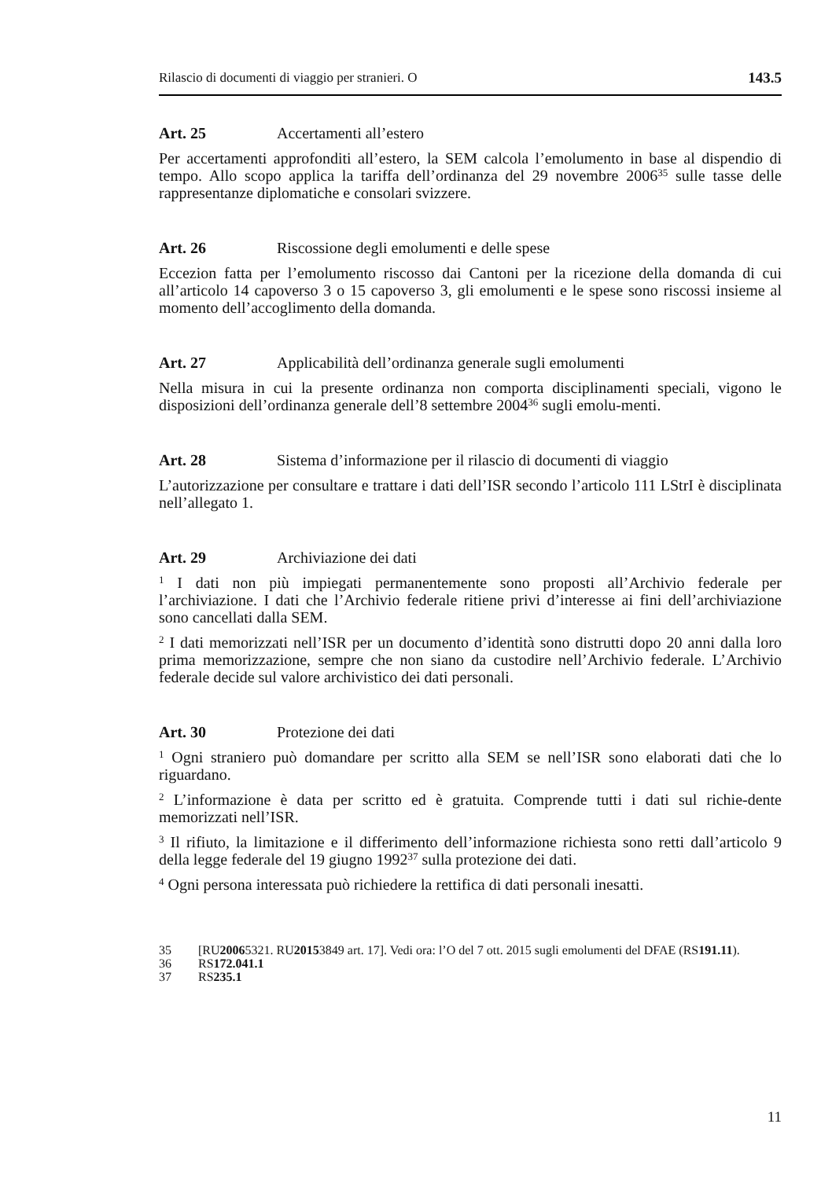Rilascio di documenti di viaggio per stranieri. O 143.5
Art. 25 Accertamenti all’estero
Per accertamenti approfonditi all’estero, la SEM calcola l’emolumento in base al dispendio di tempo. Allo scopo applica la tariffa dell’ordinanza del 29 novembre 2006<sup>35</sup> sulle tasse delle rappresentanze diplomatiche e consolari svizzere.
Art. 26 Riscossione degli emolumenti e delle spese
Eccezion fatta per l’emolumento riscosso dai Cantoni per la ricezione della domanda di cui all’articolo 14 capoverso 3 o 15 capoverso 3, gli emolumenti e le spese sono riscossi insieme al momento dell’accoglimento della domanda.
Art. 27 Applicabilità dell’ordinanza generale sugli emolumenti
Nella misura in cui la presente ordinanza non comporta disciplinamenti speciali, vigono le disposizioni dell’ordinanza generale dell’8 settembre 2004<sup>36</sup> sugli emolu-menti.
Art. 28 Sistema d’informazione per il rilascio di documenti di viaggio
L’autorizzazione per consultare e trattare i dati dell’ISR secondo l’articolo 111 LStrI è disciplinata nell’allegato 1.
Art. 29 Archiviazione dei dati
<sup>1</sup> I dati non più impiegati permanentemente sono proposti all’Archivio federale per l’archiviazione. I dati che l’Archivio federale ritiene privi d’interesse ai fini dell’archiviazione sono cancellati dalla SEM.
<sup>2</sup> I dati memorizzati nell’ISR per un documento d’identità sono distrutti dopo 20 anni dalla loro prima memorizzazione, sempre che non siano da custodire nell’Archivio federale. L’Archivio federale decide sul valore archivistico dei dati personali.
Art. 30 Protezione dei dati
<sup>1</sup> Ogni straniero può domandare per scritto alla SEM se nell’ISR sono elaborati dati che lo riguardano.
<sup>2</sup> L’informazione è data per scritto ed è gratuita. Comprende tutti i dati sul richie-dente memorizzati nell’ISR.
<sup>3</sup> Il rifiuto, la limitazione e il differimento dell’informazione richiesta sono retti dall’articolo 9 della legge federale del 19 giugno 1992<sup>37</sup> sulla protezione dei dati.
<sup>4</sup> Ogni persona interessata può richiedere la rettifica di dati personali inesatti.
35 [RU 2006 5321. RU 2015 3849 art. 17]. Vedi ora: l’O del 7 ott. 2015 sugli emolumenti del DFAE (RS 191.11).
36 RS 172.041.1
37 RS 235.1
11